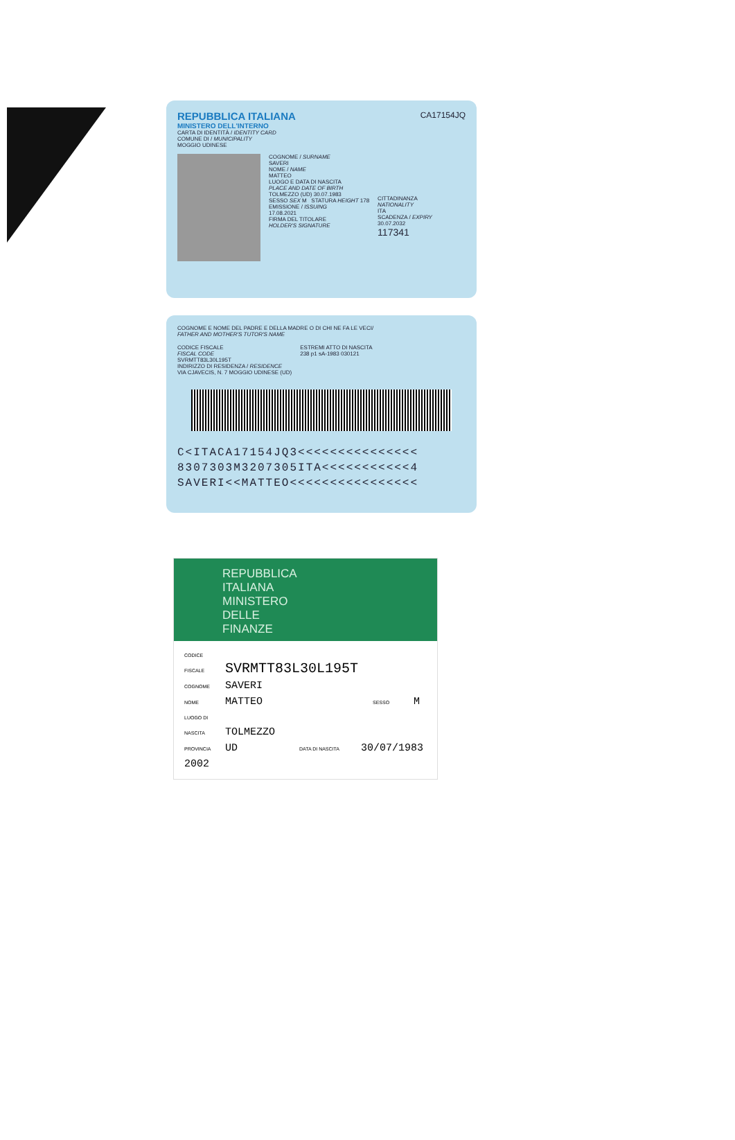REPUBBLICA ITALIANA
MINISTERO DELL'INTERNO
CARTA DI IDENTITÀ / IDENTITY CARD
COMUNE DI / MUNICIPALITY
MOGGIO UDINESE
CA17154JQ
COGNOME / SURNAME
SAVERI
NOME / NAME
MATTEO
LUOGO E DATA DI NASCITA
PLACE AND DATE OF BIRTH
TOLMEZZO (UD) 30.07.1983
SESSO SEX M STATURA HEIGHT 178
EMISSIONE / ISSUING
17.08.2021
FIRMA DEL TITOLARE
HOLDER'S SIGNATURE
CITTADINANZA
NATIONALITY
ITA
SCADENZA / EXPIRY
30.07.2032
117341
COGNOME E NOME DEL PADRE E DELLA MADRE O DI CHI NE FA LE VECI/
FATHER AND MOTHER'S TUTOR'S NAME
CODICE FISCALE
FISCAL CODE
SVRMTT83L30L195T
INDIRIZZO DI RESIDENZA / RESIDENCE
VIA CJAVECIS, N. 7 MOGGIO UDINESE (UD)
ESTREMI ATTO DI NASCITA
238 p1 sA-1983 030121
C<ITACA17154JQ3<<<<<<<<<<<<<<<
8307303M3207305ITA<<<<<<<<<<<4
SAVERI<<MATTEO<<<<<<<<<<<<<<<<
REPUBBLICA
ITALIANA
MINISTERO
DELLE
FINANZE
CODICE FISCALE SVRMTT83L30L195T
COGNOME SAVERI
NOME MATTEO SESSO M
LUOGO DI NASCITA TOLMEZZO
PROVINCIA UD DATA DI NASCITA 30/07/1983
2002